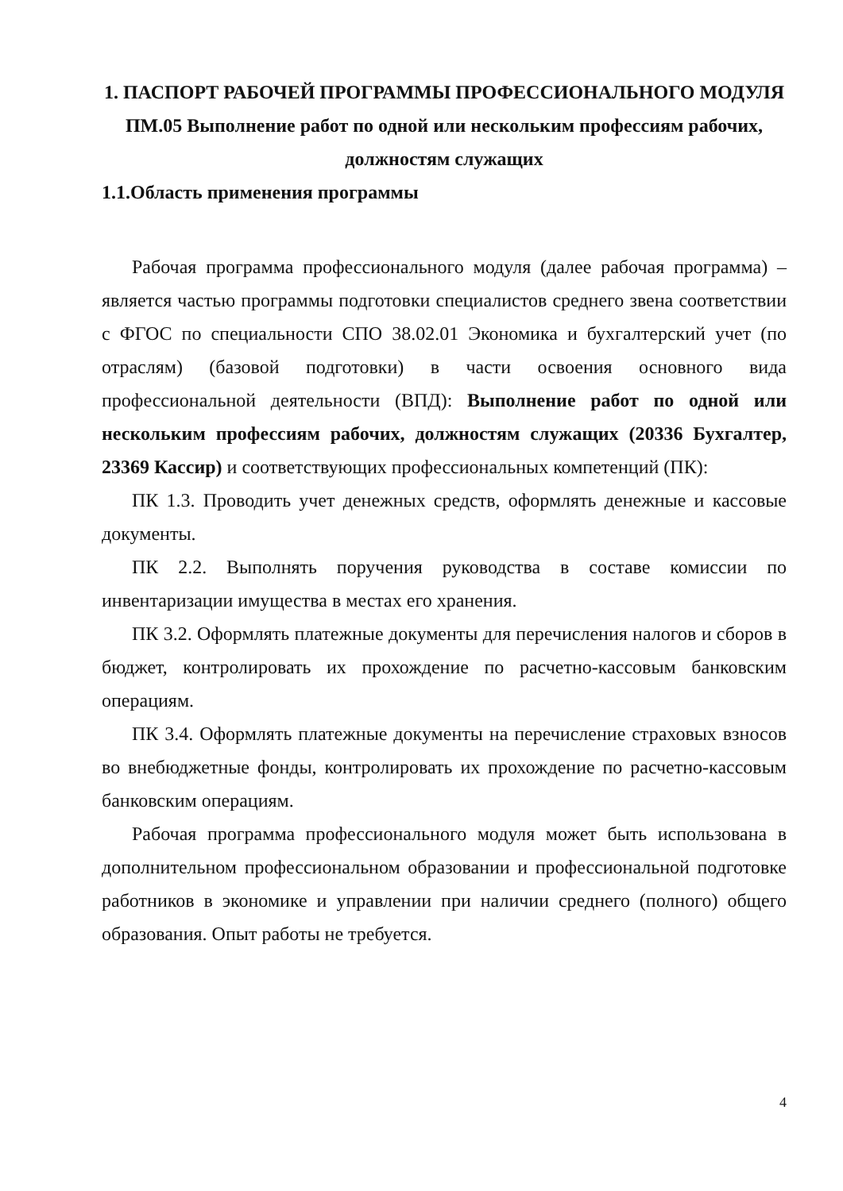1. ПАСПОРТ РАБОЧЕЙ ПРОГРАММЫ ПРОФЕССИОНАЛЬНОГО МОДУЛЯ
ПМ.05 Выполнение работ по одной или нескольким профессиям рабочих, должностям служащих
1.1.Область применения программы
Рабочая программа профессионального модуля (далее рабочая программа) – является частью программы подготовки специалистов среднего звена соответствии с ФГОС по специальности СПО 38.02.01 Экономика и бухгалтерский учет (по отраслям) (базовой подготовки) в части освоения основного вида профессиональной деятельности (ВПД): Выполнение работ по одной или нескольким профессиям рабочих, должностям служащих (20336 Бухгалтер, 23369 Кассир) и соответствующих профессиональных компетенций (ПК):
ПК 1.3. Проводить учет денежных средств, оформлять денежные и кассовые документы.
ПК 2.2. Выполнять поручения руководства в составе комиссии по инвентаризации имущества в местах его хранения.
ПК 3.2. Оформлять платежные документы для перечисления налогов и сборов в бюджет, контролировать их прохождение по расчетно-кассовым банковским операциям.
ПК 3.4. Оформлять платежные документы на перечисление страховых взносов во внебюджетные фонды, контролировать их прохождение по расчетно-кассовым банковским операциям.
Рабочая программа профессионального модуля может быть использована в дополнительном профессиональном образовании и профессиональной подготовке работников в экономике и управлении при наличии среднего (полного) общего образования. Опыт работы не требуется.
4